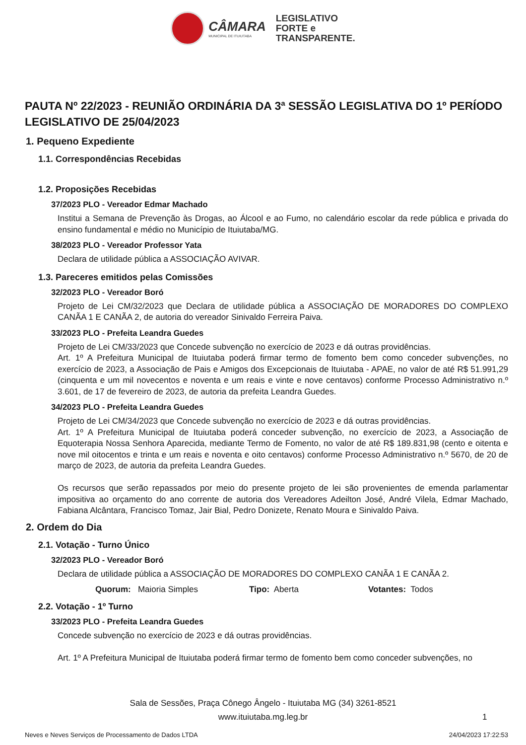CÂMARA
MUNICIPAL DE ITUIUTABA
LEGISLATIVO
FORTE e
TRANSPARENTE.
PAUTA Nº 22/2023 - REUNIÃO ORDINÁRIA DA 3ª SESSÃO LEGISLATIVA DO 1º PERÍODO LEGISLATIVO DE 25/04/2023
1. Pequeno Expediente
1.1. Correspondências Recebidas
1.2. Proposições Recebidas
37/2023 PLO - Vereador Edmar Machado
Institui a Semana de Prevenção às Drogas, ao Álcool e ao Fumo, no calendário escolar da rede pública e privada do ensino fundamental e médio no Município de Ituiutaba/MG.
38/2023 PLO - Vereador Professor Yata
Declara de utilidade pública a ASSOCIAÇÃO AVIVAR.
1.3. Pareceres emitidos pelas Comissões
32/2023 PLO - Vereador Boró
Projeto de Lei CM/32/2023 que Declara de utilidade pública a ASSOCIAÇÃO DE MORADORES DO COMPLEXO CANÃA 1 E CANÃA 2, de autoria do vereador Sinivaldo Ferreira Paiva.
33/2023 PLO - Prefeita Leandra Guedes
Projeto de Lei CM/33/2023 que Concede subvenção no exercício de 2023 e dá outras providências.
Art. 1º A Prefeitura Municipal de Ituiutaba poderá firmar termo de fomento bem como conceder subvenções, no exercício de 2023, a Associação de Pais e Amigos dos Excepcionais de Ituiutaba - APAE, no valor de até R$ 51.991,29 (cinquenta e um mil novecentos e noventa e um reais e vinte e nove centavos) conforme Processo Administrativo n.º 3.601, de 17 de fevereiro de 2023, de autoria da prefeita Leandra Guedes.
34/2023 PLO - Prefeita Leandra Guedes
Projeto de Lei CM/34/2023 que Concede subvenção no exercício de 2023 e dá outras providências.
Art. 1º A Prefeitura Municipal de Ituiutaba poderá conceder subvenção, no exercício de 2023, a Associação de Equoterapia Nossa Senhora Aparecida, mediante Termo de Fomento, no valor de até R$ 189.831,98 (cento e oitenta e nove mil oitocentos e trinta e um reais e noventa e oito centavos) conforme Processo Administrativo n.º 5670, de 20 de março de 2023, de autoria da prefeita Leandra Guedes.
Os recursos que serão repassados por meio do presente projeto de lei são provenientes de emenda parlamentar impositiva ao orçamento do ano corrente de autoria dos Vereadores Adeilton José, André Vilela, Edmar Machado, Fabiana Alcântara, Francisco Tomaz, Jair Bial, Pedro Donizete, Renato Moura e Sinivaldo Paiva.
2. Ordem do Dia
2.1. Votação - Turno Único
32/2023 PLO - Vereador Boró
Declara de utilidade pública a ASSOCIAÇÃO DE MORADORES DO COMPLEXO CANÃA 1 E CANÃA 2.
Quorum: Maioria Simples Tipo: Aberta Votantes: Todos
2.2. Votação - 1º Turno
33/2023 PLO - Prefeita Leandra Guedes
Concede subvenção no exercício de 2023 e dá outras providências.
Art. 1º A Prefeitura Municipal de Ituiutaba poderá firmar termo de fomento bem como conceder subvenções, no
Sala de Sessões, Praça Cônego Ângelo - Ituiutaba MG (34) 3261-8521
www.ituiutaba.mg.leg.br
1
Neves e Neves Serviços de Processamento de Dados LTDA 24/04/2023 17:22:53